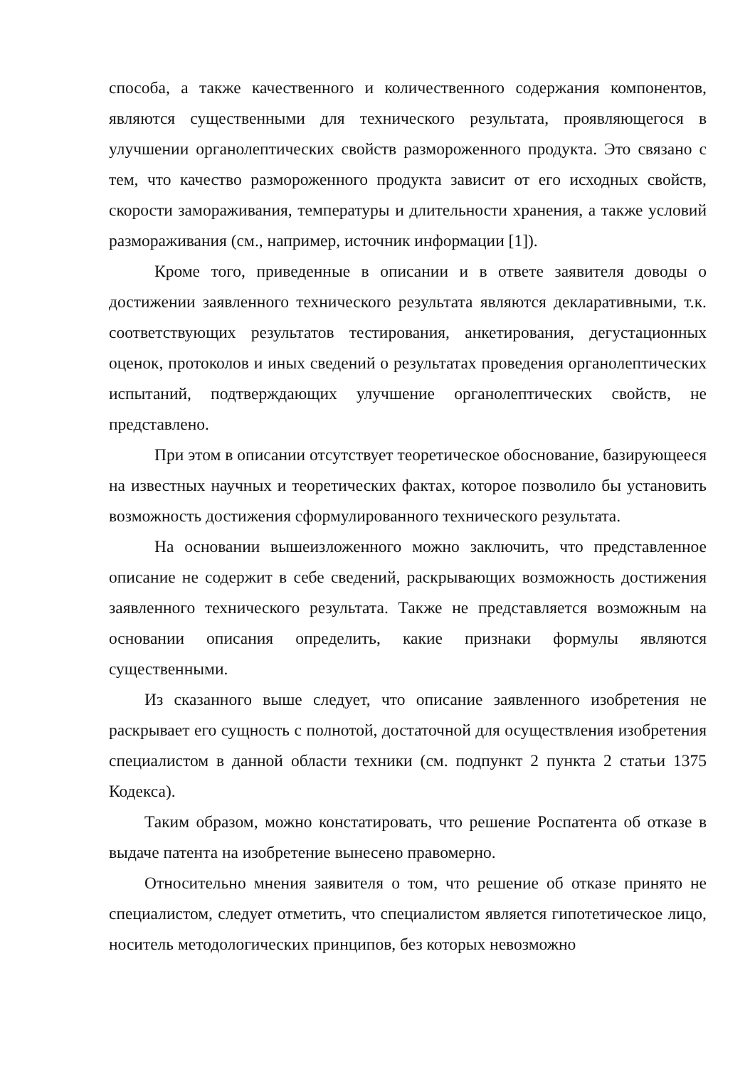способа, а также качественного и количественного содержания компонентов, являются существенными для технического результата, проявляющегося в улучшении органолептических свойств размороженного продукта. Это связано с тем, что качество размороженного продукта зависит от его исходных свойств, скорости замораживания, температуры и длительности хранения, а также условий размораживания (см., например, источник информации [1]).
Кроме того, приведенные в описании и в ответе заявителя доводы о достижении заявленного технического результата являются декларативными, т.к. соответствующих результатов тестирования, анкетирования, дегустационных оценок, протоколов и иных сведений о результатах проведения органолептических испытаний, подтверждающих улучшение органолептических свойств, не представлено.
При этом в описании отсутствует теоретическое обоснование, базирующееся на известных научных и теоретических фактах, которое позволило бы установить возможность достижения сформулированного технического результата.
На основании вышеизложенного можно заключить, что представленное описание не содержит в себе сведений, раскрывающих возможность достижения заявленного технического результата. Также не представляется возможным на основании описания определить, какие признаки формулы являются существенными.
Из сказанного выше следует, что описание заявленного изобретения не раскрывает его сущность с полнотой, достаточной для осуществления изобретения специалистом в данной области техники (см. подпункт 2 пункта 2 статьи 1375 Кодекса).
Таким образом, можно констатировать, что решение Роспатента об отказе в выдаче патента на изобретение вынесено правомерно.
Относительно мнения заявителя о том, что решение об отказе принято не специалистом, следует отметить, что специалистом является гипотетическое лицо, носитель методологических принципов, без которых невозможно